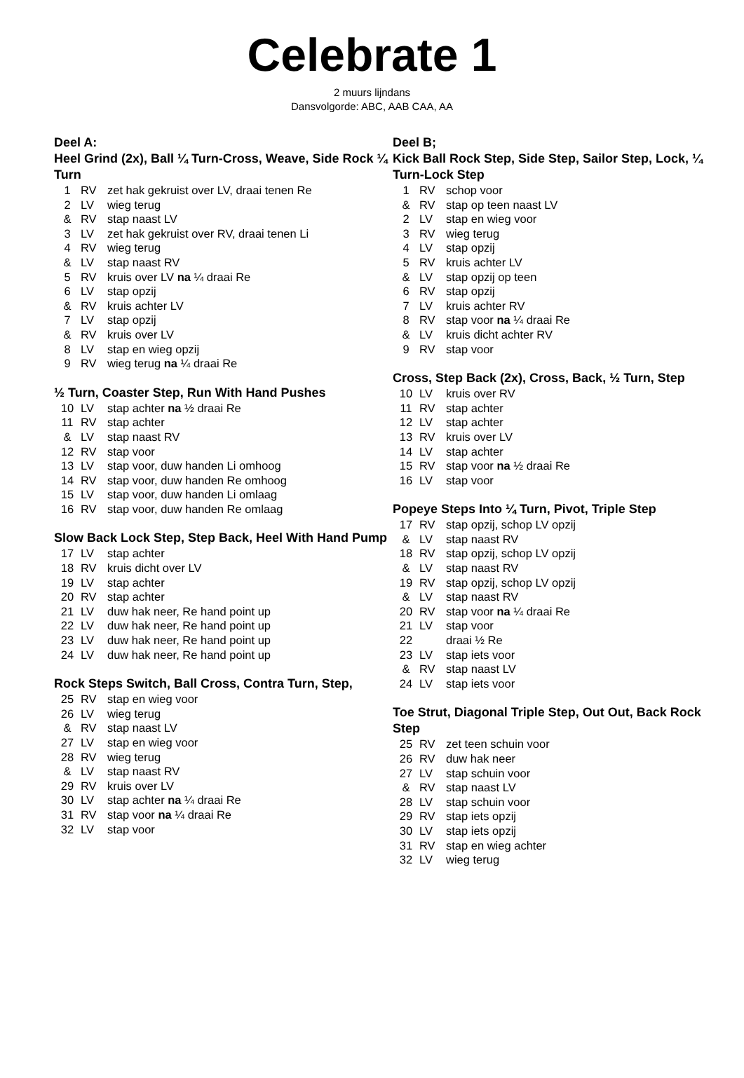Celebrate 1
2 muurs lijndans
Dansvolgorde: ABC, AAB CAA, AA
Deel A:
Heel Grind (2x), Ball ¼ Turn-Cross, Weave, Side Rock ¼ Turn
| 1 | RV | zet hak gekruist over LV, draai tenen Re |
| 2 | LV | wieg terug |
| & | RV | stap naast LV |
| 3 | LV | zet hak gekruist over RV, draai tenen Li |
| 4 | RV | wieg terug |
| & | LV | stap naast RV |
| 5 | RV | kruis over LV na ¼ draai Re |
| 6 | LV | stap opzij |
| & | RV | kruis achter LV |
| 7 | LV | stap opzij |
| & | RV | kruis over LV |
| 8 | LV | stap en wieg opzij |
| 9 | RV | wieg terug na ¼ draai Re |
½ Turn, Coaster Step, Run With Hand Pushes
| 10 | LV | stap achter na ½ draai Re |
| 11 | RV | stap achter |
| & | LV | stap naast RV |
| 12 | RV | stap voor |
| 13 | LV | stap voor, duw handen Li omhoog |
| 14 | RV | stap voor, duw handen Re omhoog |
| 15 | LV | stap voor, duw handen Li omlaag |
| 16 | RV | stap voor, duw handen Re omlaag |
Slow Back Lock Step, Step Back, Heel With Hand Pump
| 17 | LV | stap achter |
| 18 | RV | kruis dicht over LV |
| 19 | LV | stap achter |
| 20 | RV | stap achter |
| 21 | LV | duw hak neer, Re hand point up |
| 22 | LV | duw hak neer, Re hand point up |
| 23 | LV | duw hak neer, Re hand point up |
| 24 | LV | duw hak neer, Re hand point up |
Rock Steps Switch, Ball Cross, Contra Turn, Step,
| 25 | RV | stap en wieg voor |
| 26 | LV | wieg terug |
| & | RV | stap naast LV |
| 27 | LV | stap en wieg voor |
| 28 | RV | wieg terug |
| & | LV | stap naast RV |
| 29 | RV | kruis over LV |
| 30 | LV | stap achter na ¼ draai Re |
| 31 | RV | stap voor na ¼ draai Re |
| 32 | LV | stap voor |
Deel B;
Kick Ball Rock Step, Side Step, Sailor Step, Lock, ¼ Turn-Lock Step
| 1 | RV | schop voor |
| & | RV | stap op teen naast LV |
| 2 | LV | stap en wieg voor |
| 3 | RV | wieg terug |
| 4 | LV | stap opzij |
| 5 | RV | kruis achter LV |
| & | LV | stap opzij op teen |
| 6 | RV | stap opzij |
| 7 | LV | kruis achter RV |
| 8 | RV | stap voor na ¼ draai Re |
| & | LV | kruis dicht achter RV |
| 9 | RV | stap voor |
Cross, Step Back (2x), Cross, Back, ½ Turn, Step
| 10 | LV | kruis over RV |
| 11 | RV | stap achter |
| 12 | LV | stap achter |
| 13 | RV | kruis over LV |
| 14 | LV | stap achter |
| 15 | RV | stap voor na ½ draai Re |
| 16 | LV | stap voor |
Popeye Steps Into ¼ Turn, Pivot, Triple Step
| 17 | RV | stap opzij, schop LV opzij |
| & | LV | stap naast RV |
| 18 | RV | stap opzij, schop LV opzij |
| & | LV | stap naast RV |
| 19 | RV | stap opzij, schop LV opzij |
| & | LV | stap naast RV |
| 20 | RV | stap voor na ¼ draai Re |
| 21 | LV | stap voor |
| 22 | | draai ½ Re |
| 23 | LV | stap iets voor |
| & | RV | stap naast LV |
| 24 | LV | stap iets voor |
Toe Strut, Diagonal Triple Step, Out Out, Back Rock Step
| 25 | RV | zet teen schuin voor |
| 26 | RV | duw hak neer |
| 27 | LV | stap schuin voor |
| & | RV | stap naast LV |
| 28 | LV | stap schuin voor |
| 29 | RV | stap iets opzij |
| 30 | LV | stap iets opzij |
| 31 | RV | stap en wieg achter |
| 32 | LV | wieg terug |